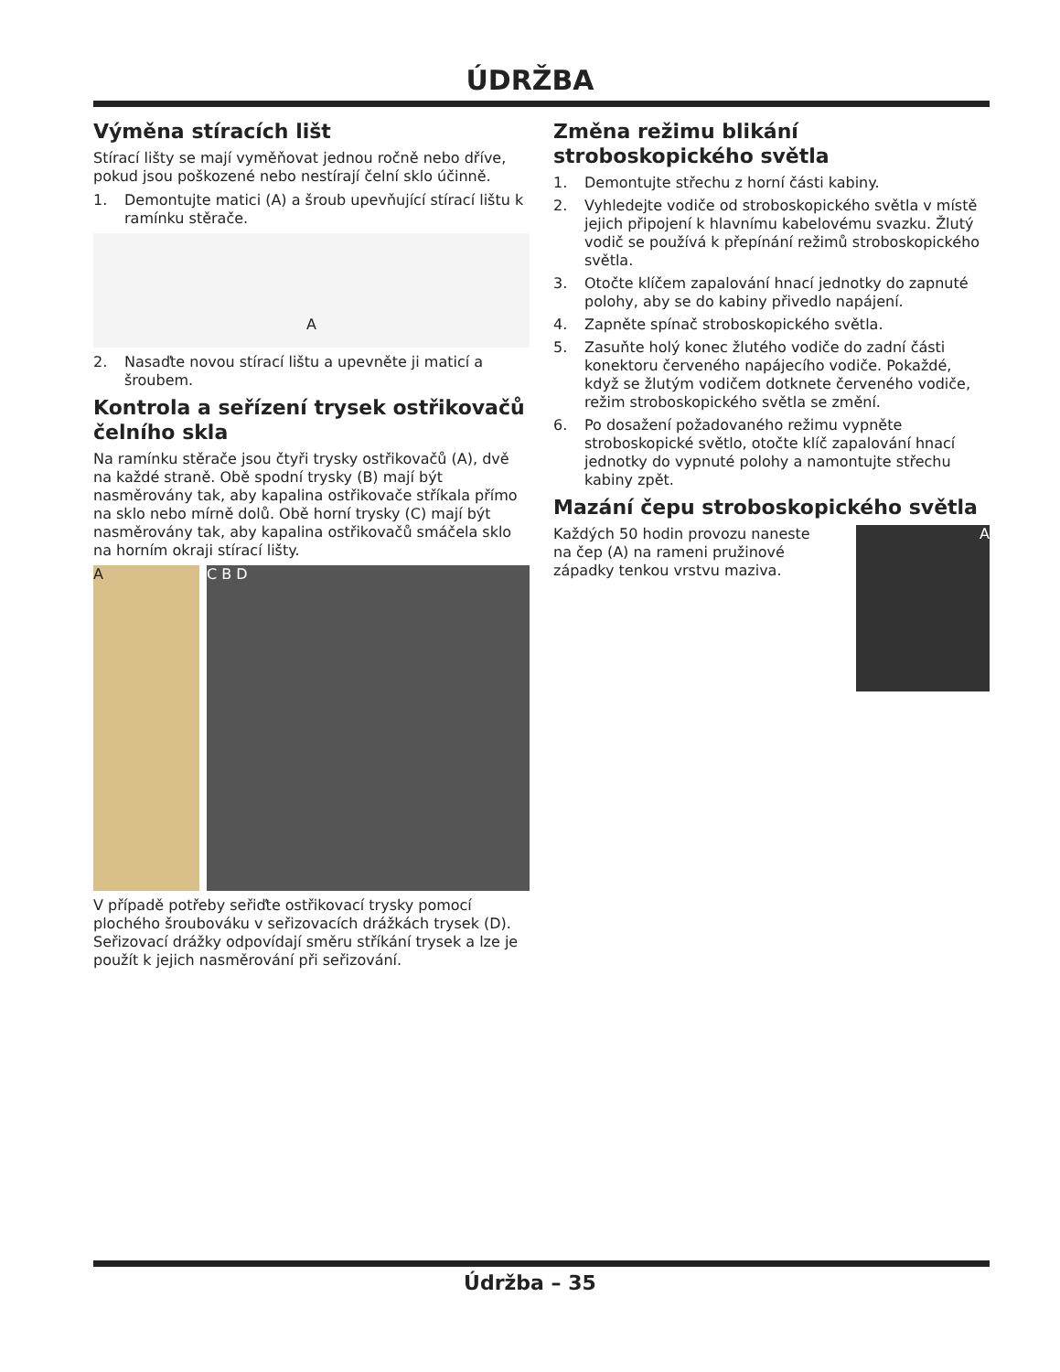ÚDRŽBA
Výměna stíracích lišt
Stírací lišty se mají vyměňovat jednou ročně nebo dříve, pokud jsou poškozené nebo nestírají čelní sklo účinně.
1. Demontujte matici (A) a šroub upevňující stírací lištu k ramínku stěrače.
A
2. Nasaďte novou stírací lištu a upevněte ji maticí a šroubem.
Kontrola a seřízení trysek ostřikovačů čelního skla
Na ramínku stěrače jsou čtyři trysky ostřikovačů (A), dvě na každé straně. Obě spodní trysky (B) mají být nasměrovány tak, aby kapalina ostřikovače stříkala přímo na sklo nebo mírně dolů. Obě horní trysky (C) mají být nasměrovány tak, aby kapalina ostřikovačů smáčela sklo na horním okraji stírací lišty.
A C B D
V případě potřeby seřiďte ostřikovací trysky pomocí plochého šroubováku v seřizovacích drážkách trysek (D). Seřizovací drážky odpovídají směru stříkání trysek a lze je použít k jejich nasměrování při seřizování.
Změna režimu blikání stroboskopického světla
1. Demontujte střechu z horní části kabiny.
2. Vyhledejte vodiče od stroboskopického světla v místě jejich připojení k hlavnímu kabelovému svazku. Žlutý vodič se používá k přepínání režimů stroboskopického světla.
3. Otočte klíčem zapalování hnací jednotky do zapnuté polohy, aby se do kabiny přivedlo napájení.
4. Zapněte spínač stroboskopického světla.
5. Zasuňte holý konec žlutého vodiče do zadní části konektoru červeného napájecího vodiče. Pokaždé, když se žlutým vodičem dotknete červeného vodiče, režim stroboskopického světla se změní.
6. Po dosažení požadovaného režimu vypněte stroboskopické světlo, otočte klíč zapalování hnací jednotky do vypnuté polohy a namontujte střechu kabiny zpět.
Mazání čepu stroboskopického světla
Každých 50 hodin provozu naneste na čep (A) na rameni pružinové západky tenkou vrstvu maziva.
A
Údržba – 35